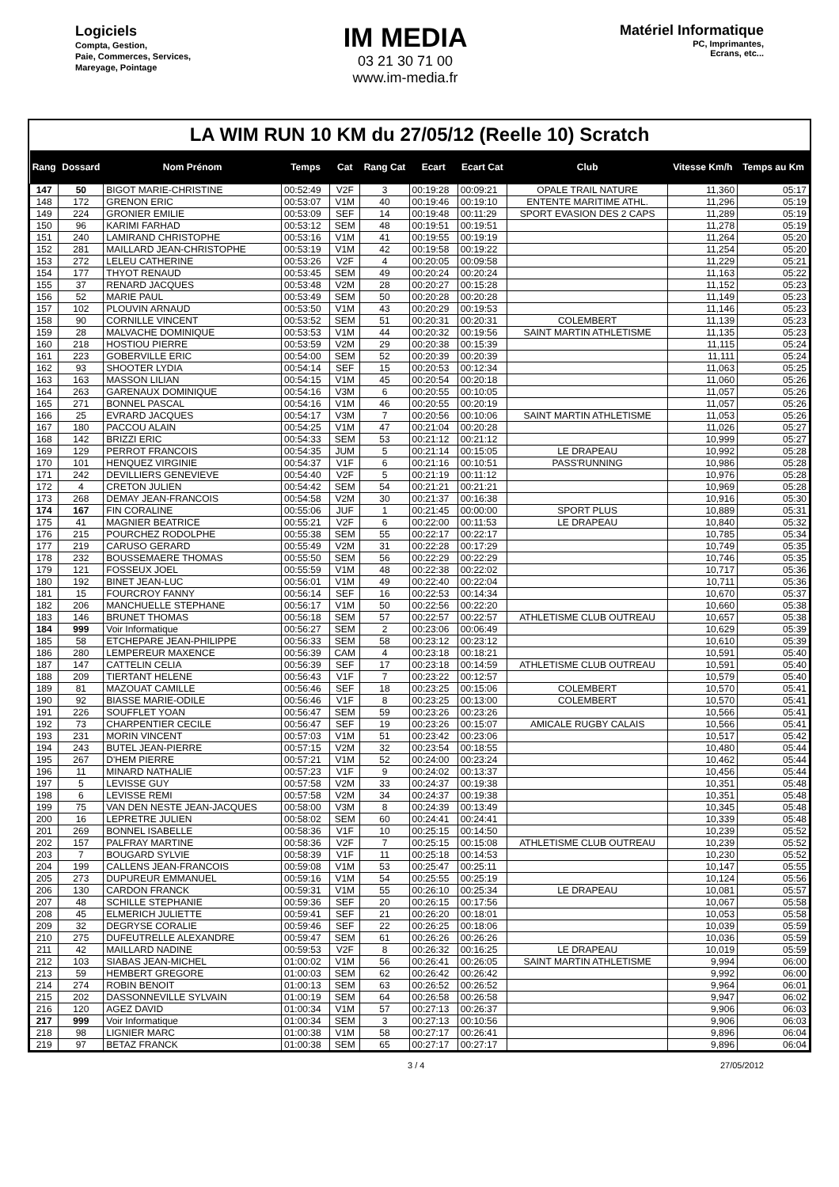Logiciels
Compta, Gestion,
Paie, Commerces, Services,
Mareyage, Pointage
IM MEDIA
03 21 30 71 00
www.im-media.fr
Matériel Informatique
PC, Imprimantes,
Ecrans, etc...
LA WIM RUN 10 KM du 27/05/12 (Reelle 10) Scratch
| Rang | Dossard | Nom Prénom | Temps | Cat | Rang Cat | Ecart | Ecart Cat | Club | Vitesse Km/h | Temps au Km |
| --- | --- | --- | --- | --- | --- | --- | --- | --- | --- | --- |
| 147 | 50 | BIGOT MARIE-CHRISTINE | 00:52:49 | V2F | 3 | 00:19:28 | 00:09:21 | OPALE TRAIL NATURE | 11,360 | 05:17 |
| 148 | 172 | GRENON ERIC | 00:53:07 | V1M | 40 | 00:19:46 | 00:19:10 | ENTENTE MARITIME ATHL. | 11,296 | 05:19 |
| 149 | 224 | GRONIER EMILIE | 00:53:09 | SEF | 14 | 00:19:48 | 00:11:29 | SPORT EVASION DES 2 CAPS | 11,289 | 05:19 |
| 150 | 96 | KARIMI FARHAD | 00:53:12 | SEM | 48 | 00:19:51 | 00:19:51 | | 11,278 | 05:19 |
| 151 | 240 | LAMIRAND CHRISTOPHE | 00:53:16 | V1M | 41 | 00:19:55 | 00:19:19 | | 11,264 | 05:20 |
| 152 | 281 | MAILLARD JEAN-CHRISTOPHE | 00:53:19 | V1M | 42 | 00:19:58 | 00:19:22 | | 11,254 | 05:20 |
| 153 | 272 | LELEU CATHERINE | 00:53:26 | V2F | 4 | 00:20:05 | 00:09:58 | | 11,229 | 05:21 |
| 154 | 177 | THYOT RENAUD | 00:53:45 | SEM | 49 | 00:20:24 | 00:20:24 | | 11,163 | 05:22 |
| 155 | 37 | RENARD JACQUES | 00:53:48 | V2M | 28 | 00:20:27 | 00:15:28 | | 11,152 | 05:23 |
| 156 | 52 | MARIE PAUL | 00:53:49 | SEM | 50 | 00:20:28 | 00:20:28 | | 11,149 | 05:23 |
| 157 | 102 | PLOUVIN ARNAUD | 00:53:50 | V1M | 43 | 00:20:29 | 00:19:53 | | 11,146 | 05:23 |
| 158 | 90 | CORNILLE VINCENT | 00:53:52 | SEM | 51 | 00:20:31 | 00:20:31 | COLEMBERT | 11,139 | 05:23 |
| 159 | 28 | MALVACHE DOMINIQUE | 00:53:53 | V1M | 44 | 00:20:32 | 00:19:56 | SAINT MARTIN ATHLETISME | 11,135 | 05:23 |
| 160 | 218 | HOSTIOU PIERRE | 00:53:59 | V2M | 29 | 00:20:38 | 00:15:39 | | 11,115 | 05:24 |
| 161 | 223 | GOBERVILLE ERIC | 00:54:00 | SEM | 52 | 00:20:39 | 00:20:39 | | 11,111 | 05:24 |
| 162 | 93 | SHOOTER LYDIA | 00:54:14 | SEF | 15 | 00:20:53 | 00:12:34 | | 11,063 | 05:25 |
| 163 | 163 | MASSON LILIAN | 00:54:15 | V1M | 45 | 00:20:54 | 00:20:18 | | 11,060 | 05:26 |
| 164 | 263 | GARENAUX DOMINIQUE | 00:54:16 | V3M | 6 | 00:20:55 | 00:10:05 | | 11,057 | 05:26 |
| 165 | 271 | BONNEL PASCAL | 00:54:16 | V1M | 46 | 00:20:55 | 00:20:19 | | 11,057 | 05:26 |
| 166 | 25 | EVRARD JACQUES | 00:54:17 | V3M | 7 | 00:20:56 | 00:10:06 | SAINT MARTIN ATHLETISME | 11,053 | 05:26 |
| 167 | 180 | PACCOU ALAIN | 00:54:25 | V1M | 47 | 00:21:04 | 00:20:28 | | 11,026 | 05:27 |
| 168 | 142 | BRIZZI ERIC | 00:54:33 | SEM | 53 | 00:21:12 | 00:21:12 | | 10,999 | 05:27 |
| 169 | 129 | PERROT FRANCOIS | 00:54:35 | JUM | 5 | 00:21:14 | 00:15:05 | LE DRAPEAU | 10,992 | 05:28 |
| 170 | 101 | HENQUEZ VIRGINIE | 00:54:37 | V1F | 6 | 00:21:16 | 00:10:51 | PASS'RUNNING | 10,986 | 05:28 |
| 171 | 242 | DEVILLIERS GENEVIEVE | 00:54:40 | V2F | 5 | 00:21:19 | 00:11:12 | | 10,976 | 05:28 |
| 172 | 4 | CRETON JULIEN | 00:54:42 | SEM | 54 | 00:21:21 | 00:21:21 | | 10,969 | 05:28 |
| 173 | 268 | DEMAY JEAN-FRANCOIS | 00:54:58 | V2M | 30 | 00:21:37 | 00:16:38 | | 10,916 | 05:30 |
| 174 | 167 | FIN CORALINE | 00:55:06 | JUF | 1 | 00:21:45 | 00:00:00 | SPORT PLUS | 10,889 | 05:31 |
| 175 | 41 | MAGNIER BEATRICE | 00:55:21 | V2F | 6 | 00:22:00 | 00:11:53 | LE DRAPEAU | 10,840 | 05:32 |
| 176 | 215 | POURCHEZ RODOLPHE | 00:55:38 | SEM | 55 | 00:22:17 | 00:22:17 | | 10,785 | 05:34 |
| 177 | 219 | CARUSO GERARD | 00:55:49 | V2M | 31 | 00:22:28 | 00:17:29 | | 10,749 | 05:35 |
| 178 | 232 | BOUSSEMAERE THOMAS | 00:55:50 | SEM | 56 | 00:22:29 | 00:22:29 | | 10,746 | 05:35 |
| 179 | 121 | FOSSEUX JOEL | 00:55:59 | V1M | 48 | 00:22:38 | 00:22:02 | | 10,717 | 05:36 |
| 180 | 192 | BINET JEAN-LUC | 00:56:01 | V1M | 49 | 00:22:40 | 00:22:04 | | 10,711 | 05:36 |
| 181 | 15 | FOURCROY FANNY | 00:56:14 | SEF | 16 | 00:22:53 | 00:14:34 | | 10,670 | 05:37 |
| 182 | 206 | MANCHUELLE STEPHANE | 00:56:17 | V1M | 50 | 00:22:56 | 00:22:20 | | 10,660 | 05:38 |
| 183 | 146 | BRUNET THOMAS | 00:56:18 | SEM | 57 | 00:22:57 | 00:22:57 | ATHLETISME CLUB OUTREAU | 10,657 | 05:38 |
| 184 | 999 | Voir Informatique | 00:56:27 | SEM | 2 | 00:23:06 | 00:06:49 | | 10,629 | 05:39 |
| 185 | 58 | ETCHEPARE JEAN-PHILIPPE | 00:56:33 | SEM | 58 | 00:23:12 | 00:23:12 | | 10,610 | 05:39 |
| 186 | 280 | LEMPEREUR MAXENCE | 00:56:39 | CAM | 4 | 00:23:18 | 00:18:21 | | 10,591 | 05:40 |
| 187 | 147 | CATTELIN CELIA | 00:56:39 | SEF | 17 | 00:23:18 | 00:14:59 | ATHLETISME CLUB OUTREAU | 10,591 | 05:40 |
| 188 | 209 | TIERTANT HELENE | 00:56:43 | V1F | 7 | 00:23:22 | 00:12:57 | | 10,579 | 05:40 |
| 189 | 81 | MAZOUAT CAMILLE | 00:56:46 | SEF | 18 | 00:23:25 | 00:15:06 | COLEMBERT | 10,570 | 05:41 |
| 190 | 92 | BIASSE MARIE-ODILE | 00:56:46 | V1F | 8 | 00:23:25 | 00:13:00 | COLEMBERT | 10,570 | 05:41 |
| 191 | 226 | SOUFFLET YOAN | 00:56:47 | SEM | 59 | 00:23:26 | 00:23:26 | | 10,566 | 05:41 |
| 192 | 73 | CHARPENTIER CECILE | 00:56:47 | SEF | 19 | 00:23:26 | 00:15:07 | AMICALE RUGBY CALAIS | 10,566 | 05:41 |
| 193 | 231 | MORIN VINCENT | 00:57:03 | V1M | 51 | 00:23:42 | 00:23:06 | | 10,517 | 05:42 |
| 194 | 243 | BUTEL JEAN-PIERRE | 00:57:15 | V2M | 32 | 00:23:54 | 00:18:55 | | 10,480 | 05:44 |
| 195 | 267 | D'HEM PIERRE | 00:57:21 | V1M | 52 | 00:24:00 | 00:23:24 | | 10,462 | 05:44 |
| 196 | 11 | MINARD NATHALIE | 00:57:23 | V1F | 9 | 00:24:02 | 00:13:37 | | 10,456 | 05:44 |
| 197 | 5 | LEVISSE GUY | 00:57:58 | V2M | 33 | 00:24:37 | 00:19:38 | | 10,351 | 05:48 |
| 198 | 6 | LEVISSE REMI | 00:57:58 | V2M | 34 | 00:24:37 | 00:19:38 | | 10,351 | 05:48 |
| 199 | 75 | VAN DEN NESTE JEAN-JACQUES | 00:58:00 | V3M | 8 | 00:24:39 | 00:13:49 | | 10,345 | 05:48 |
| 200 | 16 | LEPRETRE JULIEN | 00:58:02 | SEM | 60 | 00:24:41 | 00:24:41 | | 10,339 | 05:48 |
| 201 | 269 | BONNEL ISABELLE | 00:58:36 | V1F | 10 | 00:25:15 | 00:14:50 | | 10,239 | 05:52 |
| 202 | 157 | PALFRAY MARTINE | 00:58:36 | V2F | 7 | 00:25:15 | 00:15:08 | ATHLETISME CLUB OUTREAU | 10,239 | 05:52 |
| 203 | 7 | BOUGARD SYLVIE | 00:58:39 | V1F | 11 | 00:25:18 | 00:14:53 | | 10,230 | 05:52 |
| 204 | 199 | CALLENS JEAN-FRANCOIS | 00:59:08 | V1M | 53 | 00:25:47 | 00:25:11 | | 10,147 | 05:55 |
| 205 | 273 | DUPUREUR EMMANUEL | 00:59:16 | V1M | 54 | 00:25:55 | 00:25:19 | | 10,124 | 05:56 |
| 206 | 130 | CARDON FRANCK | 00:59:31 | V1M | 55 | 00:26:10 | 00:25:34 | LE DRAPEAU | 10,081 | 05:57 |
| 207 | 48 | SCHILLE STEPHANIE | 00:59:36 | SEF | 20 | 00:26:15 | 00:17:56 | | 10,067 | 05:58 |
| 208 | 45 | ELMERICH JULIETTE | 00:59:41 | SEF | 21 | 00:26:20 | 00:18:01 | | 10,053 | 05:58 |
| 209 | 32 | DEGRYSE CORALIE | 00:59:46 | SEF | 22 | 00:26:25 | 00:18:06 | | 10,039 | 05:59 |
| 210 | 275 | DUFEUTRELLE ALEXANDRE | 00:59:47 | SEM | 61 | 00:26:26 | 00:26:26 | | 10,036 | 05:59 |
| 211 | 42 | MAILLARD NADINE | 00:59:53 | V2F | 8 | 00:26:32 | 00:16:25 | LE DRAPEAU | 10,019 | 05:59 |
| 212 | 103 | SIABAS JEAN-MICHEL | 01:00:02 | V1M | 56 | 00:26:41 | 00:26:05 | SAINT MARTIN ATHLETISME | 9,994 | 06:00 |
| 213 | 59 | HEMBERT GREGORE | 01:00:03 | SEM | 62 | 00:26:42 | 00:26:42 | | 9,992 | 06:00 |
| 214 | 274 | ROBIN BENOIT | 01:00:13 | SEM | 63 | 00:26:52 | 00:26:52 | | 9,964 | 06:01 |
| 215 | 202 | DASSONNEVILLE SYLVAIN | 01:00:19 | SEM | 64 | 00:26:58 | 00:26:58 | | 9,947 | 06:02 |
| 216 | 120 | AGEZ DAVID | 01:00:34 | V1M | 57 | 00:27:13 | 00:26:37 | | 9,906 | 06:03 |
| 217 | 999 | Voir Informatique | 01:00:34 | SEM | 3 | 00:27:13 | 00:10:56 | | 9,906 | 06:03 |
| 218 | 98 | LIGNIER MARC | 01:00:38 | V1M | 58 | 00:27:17 | 00:26:41 | | 9,896 | 06:04 |
| 219 | 97 | BETAZ FRANCK | 01:00:38 | SEM | 65 | 00:27:17 | 00:27:17 | | 9,896 | 06:04 |
3 / 4 27/05/2012